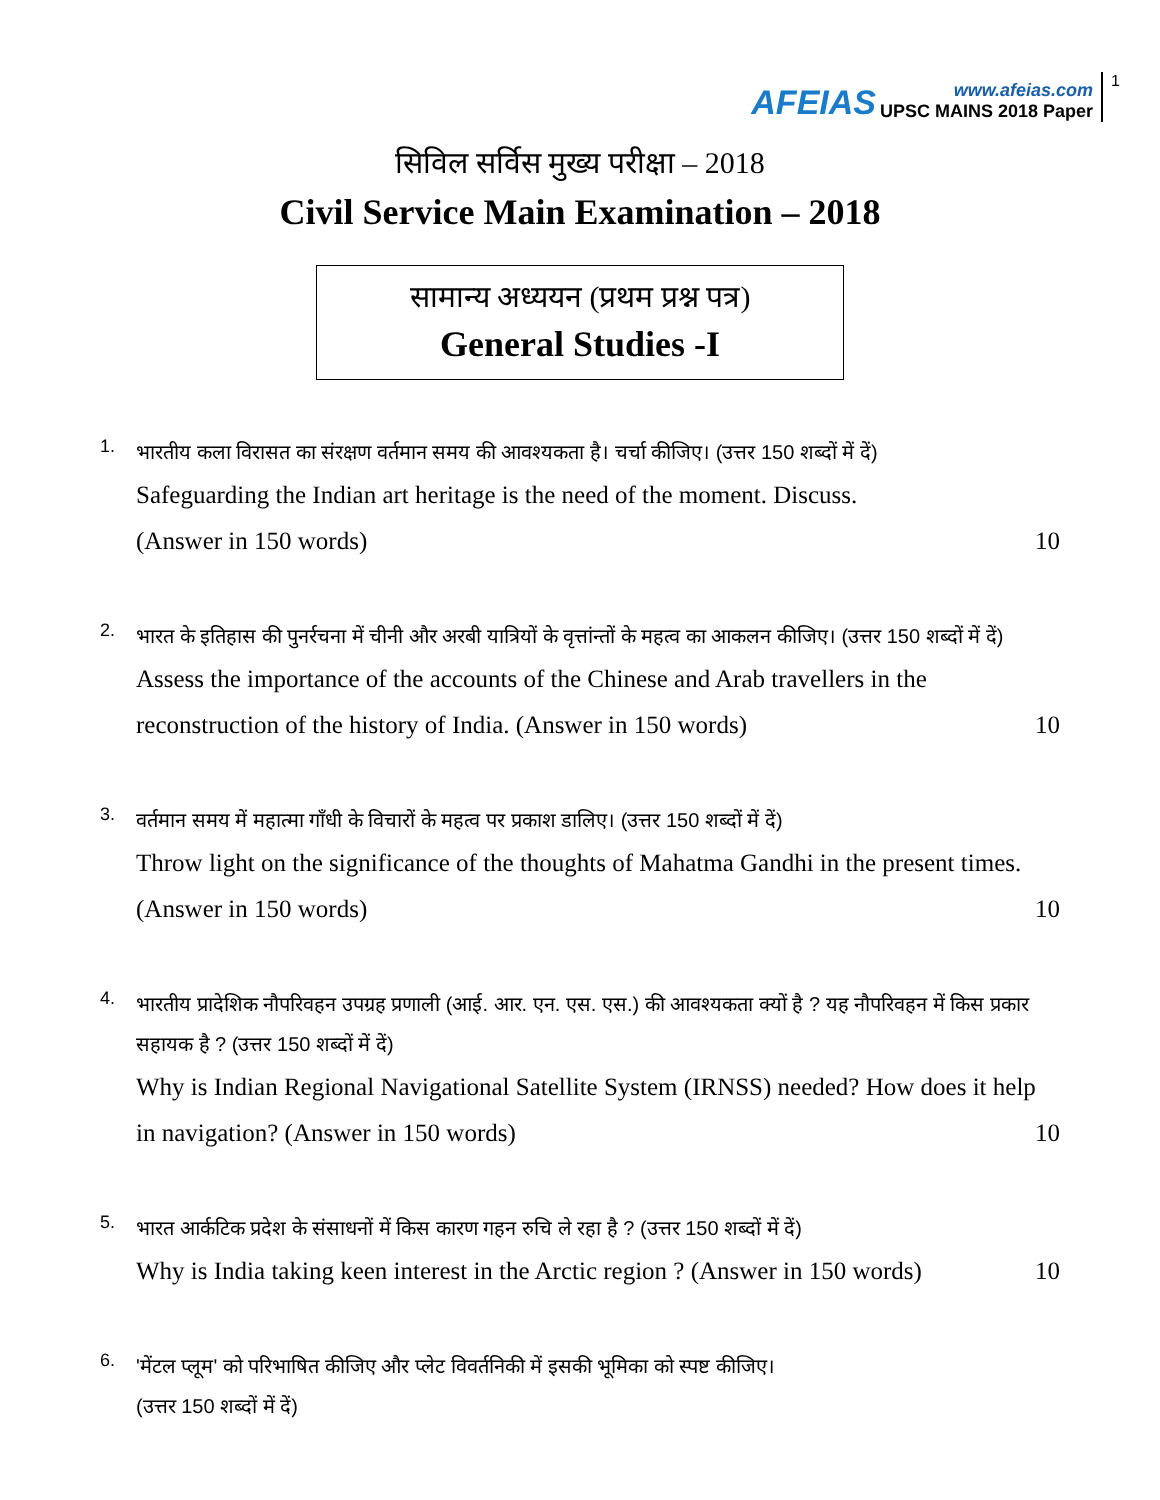AFEIAS
www.afeias.com
UPSC MAINS 2018 Paper
1
सिविल सर्विस मुख्य परीक्षा – 2018
Civil Service Main Examination – 2018
सामान्य अध्ययन (प्रथम प्रश्न पत्र)
General Studies -I
1.
भारतीय कला विरासत का संरक्षण वर्तमान समय की आवश्यकता है। चर्चा कीजिए। (उत्तर 150 शब्दों में दें)
Safeguarding the Indian art heritage is the need of the moment. Discuss.
(Answer in 150 words) 10
2.
भारत के इतिहास की पुनर्रचना में चीनी और अरबी यात्रियों के वृत्तांन्तों के महत्व का आकलन कीजिए। (उत्तर 150 शब्दों में दें)
Assess the importance of the accounts of the Chinese and Arab travellers in the
reconstruction of the history of India. (Answer in 150 words) 10
3.
वर्तमान समय में महात्मा गाँधी के विचारों के महत्व पर प्रकाश डालिए। (उत्तर 150 शब्दों में दें)
Throw light on the significance of the thoughts of Mahatma Gandhi in the present times.
(Answer in 150 words) 10
4.
भारतीय प्रादेशिक नौपरिवहन उपग्रह प्रणाली (आई. आर. एन. एस. एस.) की आवश्यकता क्यों है ? यह नौपरिवहन में किस प्रकार सहायक है ? (उत्तर 150 शब्दों में दें)
Why is Indian Regional Navigational Satellite System (IRNSS) needed? How does it help
in navigation? (Answer in 150 words) 10
5.
भारत आर्कटिक प्रदेश के संसाधनों में किस कारण गहन रुचि ले रहा है ? (उत्तर 150 शब्दों में दें)
Why is India taking keen interest in the Arctic region ? (Answer in 150 words) 10
6.
'मेंटल प्लूम' को परिभाषित कीजिए और प्लेट विवर्तनिकी में इसकी भूमिका को स्पष्ट कीजिए।
(उत्तर 150 शब्दों में दें)